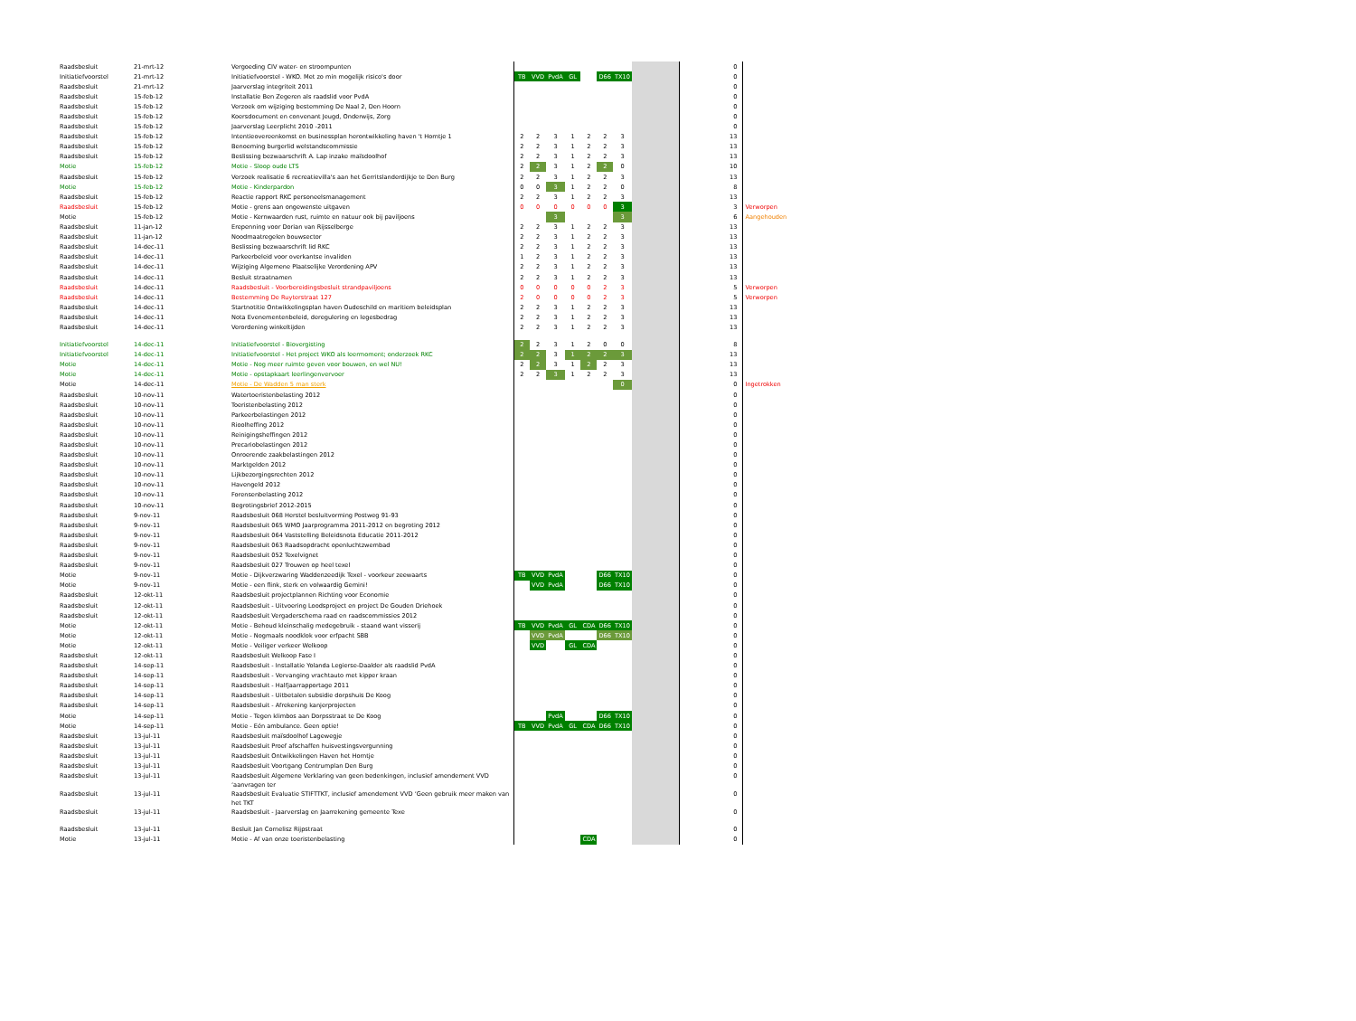| Raadsbesluit | 21-mrt-12 | Vergoeding CIV water- en stroompunten | | | | | | | | | 0 | |
| Initiatiefvoorstel | 21-mrt-12 | Initiatiefvoorstel - WKO. Met zo min mogelijk risico's door | TB | VVD | PvdA | GL | | D66 | TX10 | | 0 | |
| Raadsbesluit | 21-mrt-12 | Jaarverslag integriteit 2011 | | | | | | | | | 0 | |
| Raadsbesluit | 15-feb-12 | Installatie Ben Zegeren als raadslid voor PvdA | | | | | | | | | 0 | |
| Raadsbesluit | 15-feb-12 | Verzoek om wijziging bestemming De Naal 2, Den Hoorn | | | | | | | | | 0 | |
| Raadsbesluit | 15-feb-12 | Koersdocument en convenant Jeugd, Onderwijs, Zorg | | | | | | | | | 0 | |
| Raadsbesluit | 15-feb-12 | Jaarverslag Leerplicht 2010 -2011 | | | | | | | | | 0 | |
| Raadsbesluit | 15-feb-12 | Intentieovereenkomst en businessplan herontwikkeling haven 't Horntje 1 | 2 | 2 | 3 | 1 | 2 | 2 | 3 | | 13 | |
| Raadsbesluit | 15-feb-12 | Benoeming burgerlid welstandscommissie | 2 | 2 | 3 | 1 | 2 | 2 | 3 | | 13 | |
| Raadsbesluit | 15-feb-12 | Beslissing bezwaarschrift A. Lap inzake maïsdoolhof | 2 | 2 | 3 | 1 | 2 | 2 | 3 | | 13 | |
| Motie | 15-feb-12 | Motie - Sloop oude LTS | 2 | 2 | 3 | 1 | 2 | 2 | 0 | | 10 | |
| Raadsbesluit | 15-feb-12 | Verzoek realisatie 6 recreatievilla's aan het Gerritslanderdijkje te Den Burg | 2 | 2 | 3 | 1 | 2 | 2 | 3 | | 13 | |
| Motie | 15-feb-12 | Motie - Kinderpardon | 0 | 0 | 3 | 1 | 2 | 2 | 0 | | 8 | |
| Raadsbesluit | 15-feb-12 | Reactie rapport RKC personeelsmanagement | 2 | 2 | 3 | 1 | 2 | 2 | 3 | | 13 | |
| Raadsbesluit | 15-feb-12 | Motie - grens aan ongewenste uitgaven | 0 | 0 | 0 | 0 | 0 | 0 | 3 | | 3 | Verworpen |
| Motie | 15-feb-12 | Motie - Kernwaarden rust, ruimte en natuur ook bij paviljoens | | | 3 | | | | 3 | | 6 | Aangehouden |
| Raadsbesluit | 11-jan-12 | Erepenning voor Dorian van Rijsselberge | 2 | 2 | 3 | 1 | 2 | 2 | 3 | | 13 | |
| Raadsbesluit | 11-jan-12 | Noodmaatregelen bouwsector | 2 | 2 | 3 | 1 | 2 | 2 | 3 | | 13 | |
| Raadsbesluit | 14-dec-11 | Beslissing bezwaarschrift lid RKC | 2 | 2 | 3 | 1 | 2 | 2 | 3 | | 13 | |
| Raadsbesluit | 14-dec-11 | Parkeerbeleid voor overkantse invaliden | 1 | 2 | 3 | 1 | 2 | 2 | 3 | | 13 | |
| Raadsbesluit | 14-dec-11 | Wijziging Algemene Plaatselijke Verordening APV | 2 | 2 | 3 | 1 | 2 | 2 | 3 | | 13 | |
| Raadsbesluit | 14-dec-11 | Besluit straatnamen | 2 | 2 | 3 | 1 | 2 | 2 | 3 | | 13 | |
| Raadsbesluit | 14-dec-11 | Raadsbesluit - Voorbereidingsbesluit strandpaviljoens | 0 | 0 | 0 | 0 | 0 | 2 | 3 | | 5 | Verworpen |
| Raadsbesluit | 14-dec-11 | Bestemming De Ruyterstraat 127 | 2 | 0 | 0 | 0 | 0 | 2 | 3 | | 5 | Verworpen |
| Raadsbesluit | 14-dec-11 | Startnotitie Ontwikkelingsplan haven Oudeschild en maritiem beleidsplan | 2 | 2 | 3 | 1 | 2 | 2 | 3 | | 13 | |
| Raadsbesluit | 14-dec-11 | Nota Evenementenbeleid, deregulering en legesbedrag | 2 | 2 | 3 | 1 | 2 | 2 | 3 | | 13 | |
| Raadsbesluit | 14-dec-11 | Verordening winkeltijden | 2 | 2 | 3 | 1 | 2 | 2 | 3 | | 13 | |
| Initiatiefvoorstel | 14-dec-11 | Initiatiefvoorstel - Biovergisting | 2 | 2 | 3 | 1 | 2 | 0 | 0 | | 8 | |
| Initiatiefvoorstel | 14-dec-11 | Initiatiefvoorstel - Het project WKO als leermoment; onderzoek RKC | 2 | 2 | 3 | 1 | 2 | 2 | 3 | | 13 | |
| Motie | 14-dec-11 | Motie - Nog meer ruimte geven voor bouwen, en wel NU! | 2 | 2 | 3 | 1 | 2 | 2 | 3 | | 13 | |
| Motie | 14-dec-11 | Motie - opstapkaart leerlingenvervoer | 2 | 2 | 3 | 1 | 2 | 2 | 3 | | 13 | |
| Motie | 14-dec-11 | Motie - De Wadden 5 man sterk | | | | | | | 0 | | 0 | Ingetrokken |
| Raadsbesluit | 10-nov-11 | Watertoeristenbelasting 2012 | | | | | | | | | 0 | |
| Raadsbesluit | 10-nov-11 | Toeristenbelasting 2012 | | | | | | | | | 0 | |
| Raadsbesluit | 10-nov-11 | Parkeerbelastingen 2012 | | | | | | | | | 0 | |
| Raadsbesluit | 10-nov-11 | Rioolheffing 2012 | | | | | | | | | 0 | |
| Raadsbesluit | 10-nov-11 | Reinigingsheffingen 2012 | | | | | | | | | 0 | |
| Raadsbesluit | 10-nov-11 | Precariobelastingen 2012 | | | | | | | | | 0 | |
| Raadsbesluit | 10-nov-11 | Onroerende zaakbelastingen 2012 | | | | | | | | | 0 | |
| Raadsbesluit | 10-nov-11 | Marktgelden 2012 | | | | | | | | | 0 | |
| Raadsbesluit | 10-nov-11 | Lijkbezorgingsrechten 2012 | | | | | | | | | 0 | |
| Raadsbesluit | 10-nov-11 | Havengeld 2012 | | | | | | | | | 0 | |
| Raadsbesluit | 10-nov-11 | Forensenbelasting 2012 | | | | | | | | | 0 | |
| Raadsbesluit | 10-nov-11 | Begrotingsbrief 2012-2015 | | | | | | | | | 0 | |
| Raadsbesluit | 9-nov-11 | Raadsbesluit 068 Herstel besluitvorming Postweg 91-93 | | | | | | | | | 0 | |
| Raadsbesluit | 9-nov-11 | Raadsbesluit 065 WMO Jaarprogramma 2011-2012 en begroting 2012 | | | | | | | | | 0 | |
| Raadsbesluit | 9-nov-11 | Raadsbesluit 064 Vaststelling Beleidsnota Educatie 2011-2012 | | | | | | | | | 0 | |
| Raadsbesluit | 9-nov-11 | Raadsbesluit 063 Raadsopdracht openluchtzwembad | | | | | | | | | 0 | |
| Raadsbesluit | 9-nov-11 | Raadsbesluit 052 Texelvignet | | | | | | | | | 0 | |
| Raadsbesluit | 9-nov-11 | Raadsbesluit 027 Trouwen op heel texel | | | | | | | | | 0 | |
| Motie | 9-nov-11 | Motie - Dijkverzwaring Waddenzeedijk Texel - voorkeur zeewaarts | TB | VVD | PvdA | | | D66 | TX10 | | 0 | |
| Motie | 9-nov-11 | Motie - een flink, sterk en volwaardig Gemini! | | VVD | PvdA | | | D66 | TX10 | | 0 | |
| Raadsbesluit | 12-okt-11 | Raadsbesluit projectplannen Richting voor Economie | | | | | | | | | 0 | |
| Raadsbesluit | 12-okt-11 | Raadsbesluit - Uitvoering Loodsproject en project De Gouden Driehoek | | | | | | | | | 0 | |
| Raadsbesluit | 12-okt-11 | Raadsbesluit Vergaderschema raad en raadscommissies 2012 | | | | | | | | | 0 | |
| Motie | 12-okt-11 | Motie - Behoud kleinschalig medegebruik - staand want visserij | TB | VVD | PvdA | GL | CDA | D66 | TX10 | | 0 | |
| Motie | 12-okt-11 | Motie - Nogmaals noodklok voor erfpacht SBB | | VVD | PvdA | | | D66 | TX10 | | 0 | |
| Motie | 12-okt-11 | Motie - Veiliger verkeer Welkoop | | VVD | | GL | CDA | | | | 0 | |
| Raadsbesluit | 12-okt-11 | Raadsbesluit Welkoop Fase I | | | | | | | | | 0 | |
| Raadsbesluit | 14-sep-11 | Raadsbesluit - Installatie Yolanda Legierse-Daalder als raadslid PvdA | | | | | | | | | 0 | |
| Raadsbesluit | 14-sep-11 | Raadsbesluit - Vervanging vrachtauto met kipper kraan | | | | | | | | | 0 | |
| Raadsbesluit | 14-sep-11 | Raadsbesluit - Halfjaarrapportage 2011 | | | | | | | | | 0 | |
| Raadsbesluit | 14-sep-11 | Raadsbesluit - Uitbetalen subsidie dorpshuis De Koog | | | | | | | | | 0 | |
| Raadsbesluit | 14-sep-11 | Raadsbesluit - Afrekening kanjerprojecten | | | | | | | | | 0 | |
| Motie | 14-sep-11 | Motie - Tegen klimbos aan Dorpsstraat te De Koog | | | PvdA | | | D66 | TX10 | | 0 | |
| Motie | 14-sep-11 | Motie - Eén ambulance. Geen optie! | TB | VVD | PvdA | GL | CDA | D66 | TX10 | | 0 | |
| Raadsbesluit | 13-jul-11 | Raadsbesluit maïsdoolhof Lagewegje | | | | | | | | | 0 | |
| Raadsbesluit | 13-jul-11 | Raadsbesluit Proef afschaffen huisvestingsvergunning | | | | | | | | | 0 | |
| Raadsbesluit | 13-jul-11 | Raadsbesluit Ontwikkelingen Haven het Horntje | | | | | | | | | 0 | |
| Raadsbesluit | 13-jul-11 | Raadsbesluit Voortgang Centrumplan Den Burg | | | | | | | | | 0 | |
| Raadsbesluit | 13-jul-11 | Raadsbesluit Algemene Verklaring van geen bedenkingen, inclusief amendement VVD ‘aanvragen ter | | | | | | | | | 0 | |
| Raadsbesluit | 13-jul-11 | Raadsbesluit Evaluatie STIFTTKT, inclusief amendement VVD ‘Geen gebruik meer maken van het TKT | | | | | | | | | 0 | |
| Raadsbesluit | 13-jul-11 | Raadsbesluit - Jaarverslag en Jaarrekening gemeente Texe | | | | | | | | | 0 | |
| Raadsbesluit | 13-jul-11 | Besluit Jan Cornelisz Rijpstraat | | | | | | | | | 0 | |
| Motie | 13-jul-11 | Motie - Af van onze toeristenbelasting | | | | | CDA | | | | 0 | |